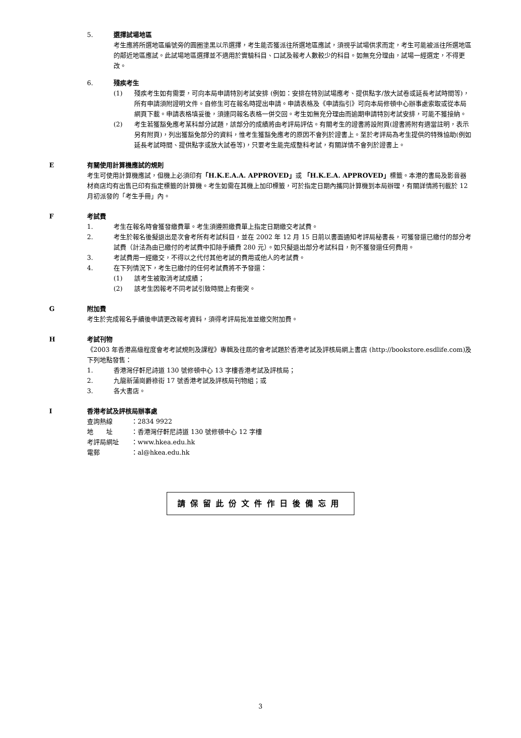5. 選擇試場地區
考生應將所選地區編號旁的圓圈塗黑以示選擇，考生能否獲派往所選地區應試，須視乎試場供求而定，考生可能被派往所選地區的鄰近地區應試。此試場地區選擇並不適用於實驗科目、口試及報考人數較少的科目。如無充分理由，試場一經選定，不得更改。
6. 殘疾考生
(1) 殘疾考生如有需要，可向本局申請特別考試安排 (例如：安排在特別試場應考、提供點字/放大試卷或延長考試時間等)，所有申請須附證明文件。自修生可在報名時提出申請。申請表格及《申請指引》可向本局修頓中心辦事處索取或從本局網頁下載。申請表格填妥後，須連同報名表格一併交回。考生如無充分理由而逾期申請特別考試安排，可能不獲接納。
(2) 考生若獲豁免應考某科部分試題，該部分的成績將由考評局評估。有關考生的證書將設附頁(證書將附有適當註明，表示另有附頁)，列出獲豁免部分的資料，惟考生獲豁免應考的原因不會列於證書上。至於考評局為考生提供的特殊協助(例如延長考試時間、提供點字或放大試卷等)，只要考生能完成整科考試，有關詳情不會列於證書上。
E 有關使用計算機應試的規則
考生可使用計算機應試，但機上必須印有「H.K.E.A.A. APPROVED」或 「H.K.E.A. APPROVED」標籤。本港的書局及影音器材商店均有出售已印有指定標籤的計算機。考生如需在其機上加印標籤，可於指定日期內攜同計算機到本局辦理，有關詳情將刊載於 12 月初派發的「考生手冊」內。
F 考試費
1. 考生在報名時會獲發繳費單。考生須遵照繳費單上指定日期繳交考試費。
2. 考生於報名後擬退出是次會考所有考試科目，並在 2002 年 12 月 15 日前以書面通知考評局秘書長，可獲發還已繳付的部分考試費（計法為由已繳付的考試費中扣除手續費 280 元）。如只擬退出部分考試科目，則不獲發還任何費用。
3. 考試費用一經繳交，不得以之代付其他考試的費用或他人的考試費。
4. 在下列情況下，考生已繳付的任何考試費將不予發還：
(1) 該考生被取消考試成績；
(2) 該考生因報考不同考試引致時間上有衝突。
G 附加費
考生於完成報名手續後申請更改報考資料，須得考評局批准並繳交附加費。
H 考試刊物
《2003 年香港高級程度會考考試規則及課程》專輯及往屆的會考試題於香港考試及評核局網上書店 (http://bookstore.esdlife.com)及下列地點發售：
1. 香港灣仔軒尼詩道 130 號修頓中心 13 字樓香港考試及評核局；
2. 九龍新蒲崗爵祿街 17 號香港考試及評核局刊物組；或
3. 各大書店。
I 香港考試及評核局辦事處
查詢熱線 ：2834 9922
地　　址 ：香港灣仔軒尼詩道 130 號修頓中心 12 字樓
考評局網址 ：www.hkea.edu.hk
電郵 ：al@hkea.edu.hk
請保留此份文件作日後備忘用
3